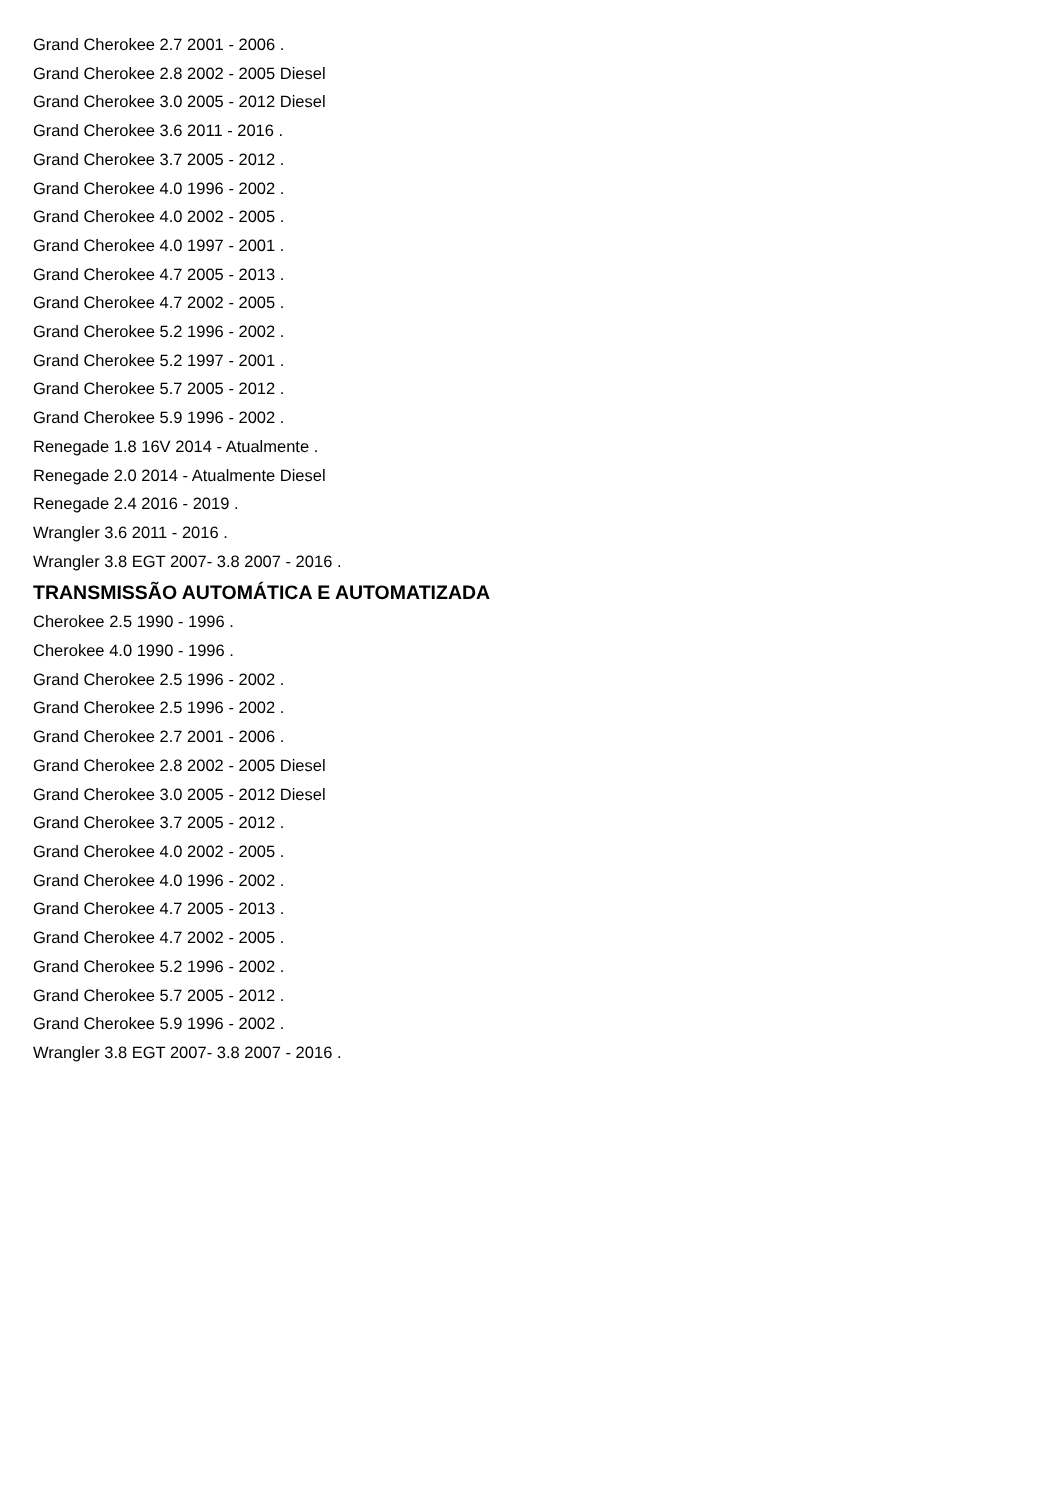Grand Cherokee 2.7 2001 - 2006 .
Grand Cherokee 2.8 2002 - 2005 Diesel
Grand Cherokee 3.0 2005 - 2012 Diesel
Grand Cherokee 3.6 2011 - 2016 .
Grand Cherokee 3.7 2005 - 2012 .
Grand Cherokee 4.0 1996 - 2002 .
Grand Cherokee 4.0 2002 - 2005 .
Grand Cherokee 4.0 1997 - 2001 .
Grand Cherokee 4.7 2005 - 2013 .
Grand Cherokee 4.7 2002 - 2005 .
Grand Cherokee 5.2 1996 - 2002 .
Grand Cherokee 5.2 1997 - 2001 .
Grand Cherokee 5.7 2005 - 2012 .
Grand Cherokee 5.9 1996 - 2002 .
Renegade 1.8 16V 2014 - Atualmente .
Renegade 2.0 2014 - Atualmente Diesel
Renegade 2.4 2016 - 2019 .
Wrangler 3.6 2011 - 2016 .
Wrangler 3.8 EGT 2007- 3.8 2007 - 2016 .
TRANSMISSÃO AUTOMÁTICA E AUTOMATIZADA
Cherokee 2.5 1990 - 1996 .
Cherokee 4.0 1990 - 1996 .
Grand Cherokee 2.5 1996 - 2002 .
Grand Cherokee 2.5 1996 - 2002 .
Grand Cherokee 2.7 2001 - 2006 .
Grand Cherokee 2.8 2002 - 2005 Diesel
Grand Cherokee 3.0 2005 - 2012 Diesel
Grand Cherokee 3.7 2005 - 2012 .
Grand Cherokee 4.0 2002 - 2005 .
Grand Cherokee 4.0 1996 - 2002 .
Grand Cherokee 4.7 2005 - 2013 .
Grand Cherokee 4.7 2002 - 2005 .
Grand Cherokee 5.2 1996 - 2002 .
Grand Cherokee 5.7 2005 - 2012 .
Grand Cherokee 5.9 1996 - 2002 .
Wrangler 3.8 EGT 2007- 3.8 2007 - 2016 .